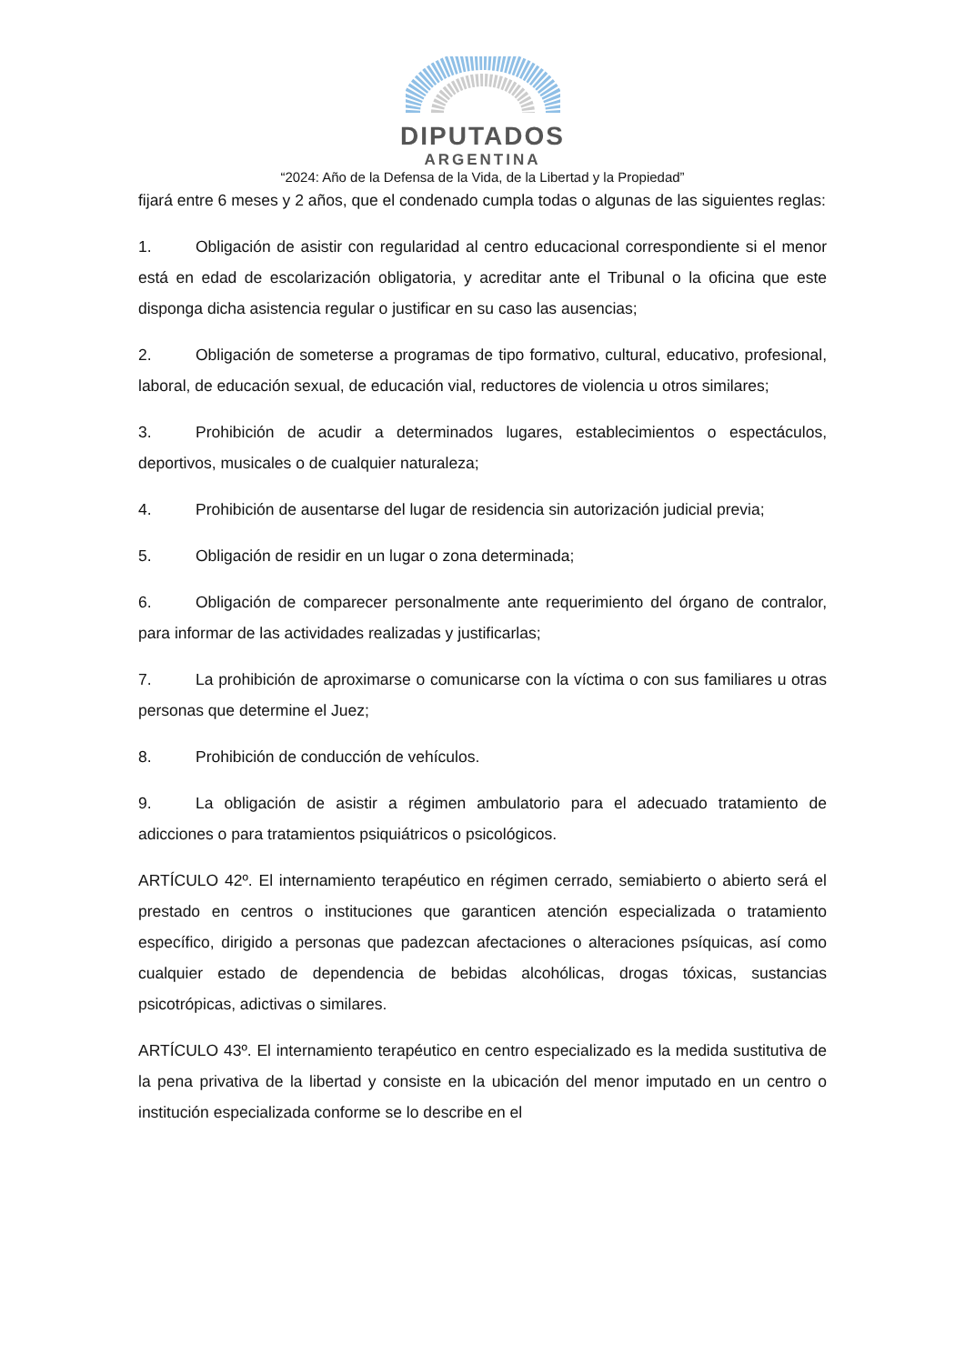DIPUTADOS
ARGENTINA
“2024: Año de la Defensa de la Vida, de la Libertad y la Propiedad”
fijará entre 6 meses y 2 años, que el condenado cumpla todas o algunas de las siguientes reglas:
1. Obligación de asistir con regularidad al centro educacional correspondiente si el menor está en edad de escolarización obligatoria, y acreditar ante el Tribunal o la oficina que este disponga dicha asistencia regular o justificar en su caso las ausencias;
2. Obligación de someterse a programas de tipo formativo, cultural, educativo, profesional, laboral, de educación sexual, de educación vial, reductores de violencia u otros similares;
3. Prohibición de acudir a determinados lugares, establecimientos o espectáculos, deportivos, musicales o de cualquier naturaleza;
4. Prohibición de ausentarse del lugar de residencia sin autorización judicial previa;
5. Obligación de residir en un lugar o zona determinada;
6. Obligación de comparecer personalmente ante requerimiento del órgano de contralor, para informar de las actividades realizadas y justificarlas;
7. La prohibición de aproximarse o comunicarse con la víctima o con sus familiares u otras personas que determine el Juez;
8. Prohibición de conducción de vehículos.
9. La obligación de asistir a régimen ambulatorio para el adecuado tratamiento de adicciones o para tratamientos psiquiátricos o psicológicos.
ARTÍCULO 42º. El internamiento terapéutico en régimen cerrado, semiabierto o abierto será el prestado en centros o instituciones que garanticen atención especializada o tratamiento específico, dirigido a personas que padezcan afectaciones o alteraciones psíquicas, así como cualquier estado de dependencia de bebidas alcohólicas, drogas tóxicas, sustancias psicotrópicas, adictivas o similares.
ARTÍCULO 43º. El internamiento terapéutico en centro especializado es la medida sustitutiva de la pena privativa de la libertad y consiste en la ubicación del menor imputado en un centro o institución especializada conforme se lo describe en el